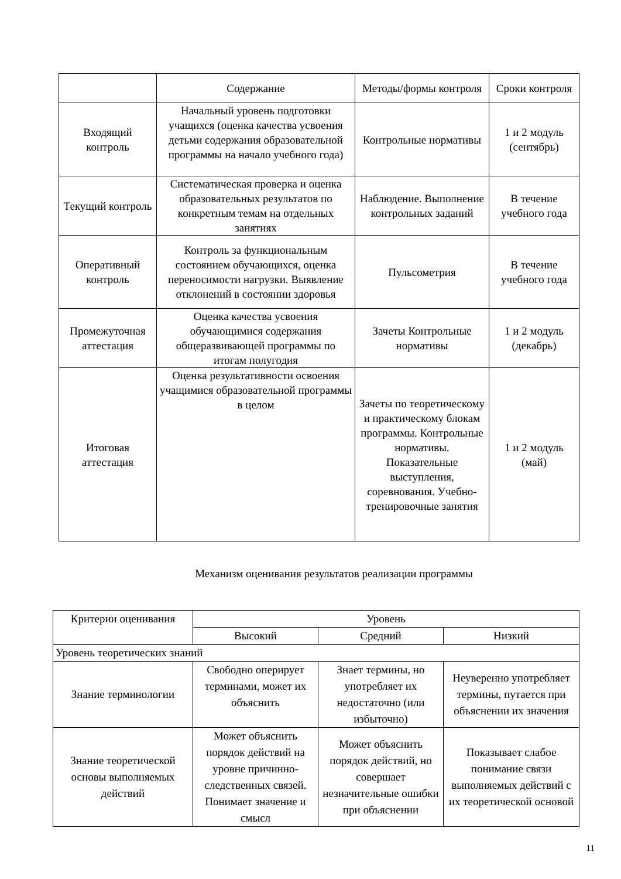| | Содержание | Методы/формы контроля | Сроки контроля |
| --- | --- | --- | --- |
| Входящий контроль | Начальный уровень подготовки учащихся (оценка качества усвоения детьми содержания образовательной программы на начало учебного года) | Контрольные нормативы | 1 и 2 модуль (сентябрь) |
| Текущий контроль | Систематическая проверка и оценка образовательных результатов по конкретным темам на отдельных занятиях | Наблюдение. Выполнение контрольных заданий | В течение учебного года |
| Оперативный контроль | Контроль за функциональным состоянием обучающихся, оценка переносимости нагрузки. Выявление отклонений в состоянии здоровья | Пульсометрия | В течение учебного года |
| Промежуточная аттестация | Оценка качества усвоения обучающимися содержания общеразвивающей программы по итогам полугодия | Зачеты Контрольные нормативы | 1 и 2 модуль (декабрь) |
| Итоговая аттестация | Оценка результативности освоения учащимися образовательной программы в целом | Зачеты по теоретическому и практическому блокам программы. Контрольные нормативы. Показательные выступления, соревнования. Учебно-тренировочные занятия | 1 и 2 модуль (май) |
Механизм оценивания результатов реализации программы
| Критерии оценивания | Уровень | | |
| | Высокий | Средний | Низкий |
| Уровень теоретических знаний | | | |
| Знание терминологии | Свободно оперирует терминами, может их объяснить | Знает термины, но употребляет их недостаточно (или избыточно) | Неуверенно употребляет термины, путается при объяснении их значения |
| Знание теоретической основы выполняемых действий | Может объяснить порядок действий на уровне причинно-следственных связей. Понимает значение и смысл | Может объяснить порядок действий, но совершает незначительные ошибки при объяснении | Показывает слабое понимание связи выполняемых действий с их теоретической основой |
11